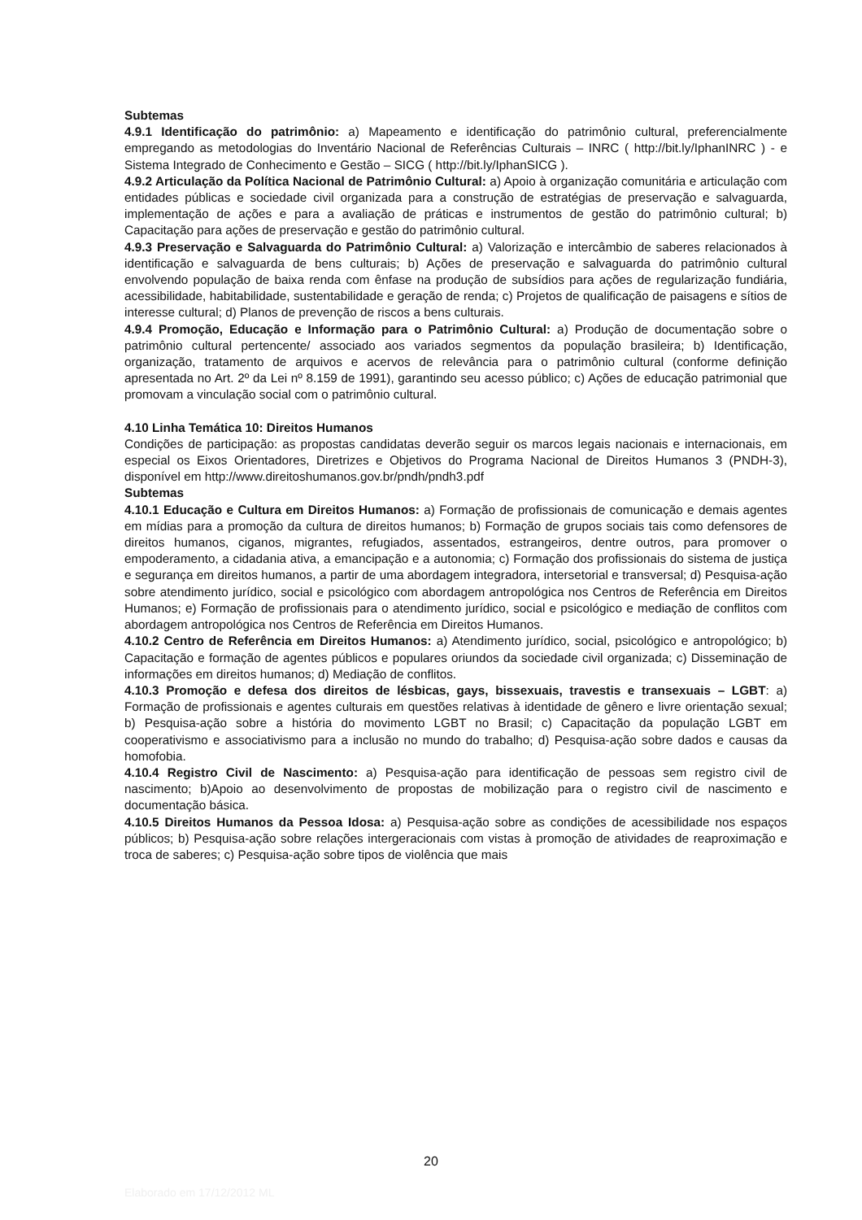Subtemas
4.9.1 Identificação do patrimônio: a) Mapeamento e identificação do patrimônio cultural, preferencialmente empregando as metodologias do Inventário Nacional de Referências Culturais – INRC ( http://bit.ly/IphanINRC ) - e Sistema Integrado de Conhecimento e Gestão – SICG ( http://bit.ly/IphanSICG ).
4.9.2 Articulação da Política Nacional de Patrimônio Cultural: a) Apoio à organização comunitária e articulação com entidades públicas e sociedade civil organizada para a construção de estratégias de preservação e salvaguarda, implementação de ações e para a avaliação de práticas e instrumentos de gestão do patrimônio cultural; b) Capacitação para ações de preservação e gestão do patrimônio cultural.
4.9.3 Preservação e Salvaguarda do Patrimônio Cultural: a) Valorização e intercâmbio de saberes relacionados à identificação e salvaguarda de bens culturais; b) Ações de preservação e salvaguarda do patrimônio cultural envolvendo população de baixa renda com ênfase na produção de subsídios para ações de regularização fundiária, acessibilidade, habitabilidade, sustentabilidade e geração de renda; c) Projetos de qualificação de paisagens e sítios de interesse cultural; d) Planos de prevenção de riscos a bens culturais.
4.9.4 Promoção, Educação e Informação para o Patrimônio Cultural: a) Produção de documentação sobre o patrimônio cultural pertencente/ associado aos variados segmentos da população brasileira; b) Identificação, organização, tratamento de arquivos e acervos de relevância para o patrimônio cultural (conforme definição apresentada no Art. 2º da Lei nº 8.159 de 1991), garantindo seu acesso público; c) Ações de educação patrimonial que promovam a vinculação social com o patrimônio cultural.
4.10 Linha Temática 10: Direitos Humanos
Condições de participação: as propostas candidatas deverão seguir os marcos legais nacionais e internacionais, em especial os Eixos Orientadores, Diretrizes e Objetivos do Programa Nacional de Direitos Humanos 3 (PNDH-3), disponível em http://www.direitoshumanos.gov.br/pndh/pndh3.pdf
Subtemas
4.10.1 Educação e Cultura em Direitos Humanos: a) Formação de profissionais de comunicação e demais agentes em mídias para a promoção da cultura de direitos humanos; b) Formação de grupos sociais tais como defensores de direitos humanos, ciganos, migrantes, refugiados, assentados, estrangeiros, dentre outros, para promover o empoderamento, a cidadania ativa, a emancipação e a autonomia; c) Formação dos profissionais do sistema de justiça e segurança em direitos humanos, a partir de uma abordagem integradora, intersetorial e transversal; d) Pesquisa-ação sobre atendimento jurídico, social e psicológico com abordagem antropológica nos Centros de Referência em Direitos Humanos; e) Formação de profissionais para o atendimento jurídico, social e psicológico e mediação de conflitos com abordagem antropológica nos Centros de Referência em Direitos Humanos.
4.10.2 Centro de Referência em Direitos Humanos: a) Atendimento jurídico, social, psicológico e antropológico; b) Capacitação e formação de agentes públicos e populares oriundos da sociedade civil organizada; c) Disseminação de informações em direitos humanos; d) Mediação de conflitos.
4.10.3 Promoção e defesa dos direitos de lésbicas, gays, bissexuais, travestis e transexuais – LGBT: a) Formação de profissionais e agentes culturais em questões relativas à identidade de gênero e livre orientação sexual; b) Pesquisa-ação sobre a história do movimento LGBT no Brasil; c) Capacitação da população LGBT em cooperativismo e associativismo para a inclusão no mundo do trabalho; d) Pesquisa-ação sobre dados e causas da homofobia.
4.10.4 Registro Civil de Nascimento: a) Pesquisa-ação para identificação de pessoas sem registro civil de nascimento; b)Apoio ao desenvolvimento de propostas de mobilização para o registro civil de nascimento e documentação básica.
4.10.5 Direitos Humanos da Pessoa Idosa: a) Pesquisa-ação sobre as condições de acessibilidade nos espaços públicos; b) Pesquisa-ação sobre relações intergeracionais com vistas à promoção de atividades de reaproximação e troca de saberes; c) Pesquisa-ação sobre tipos de violência que mais
20
Elaborado em 17/12/2012 ML